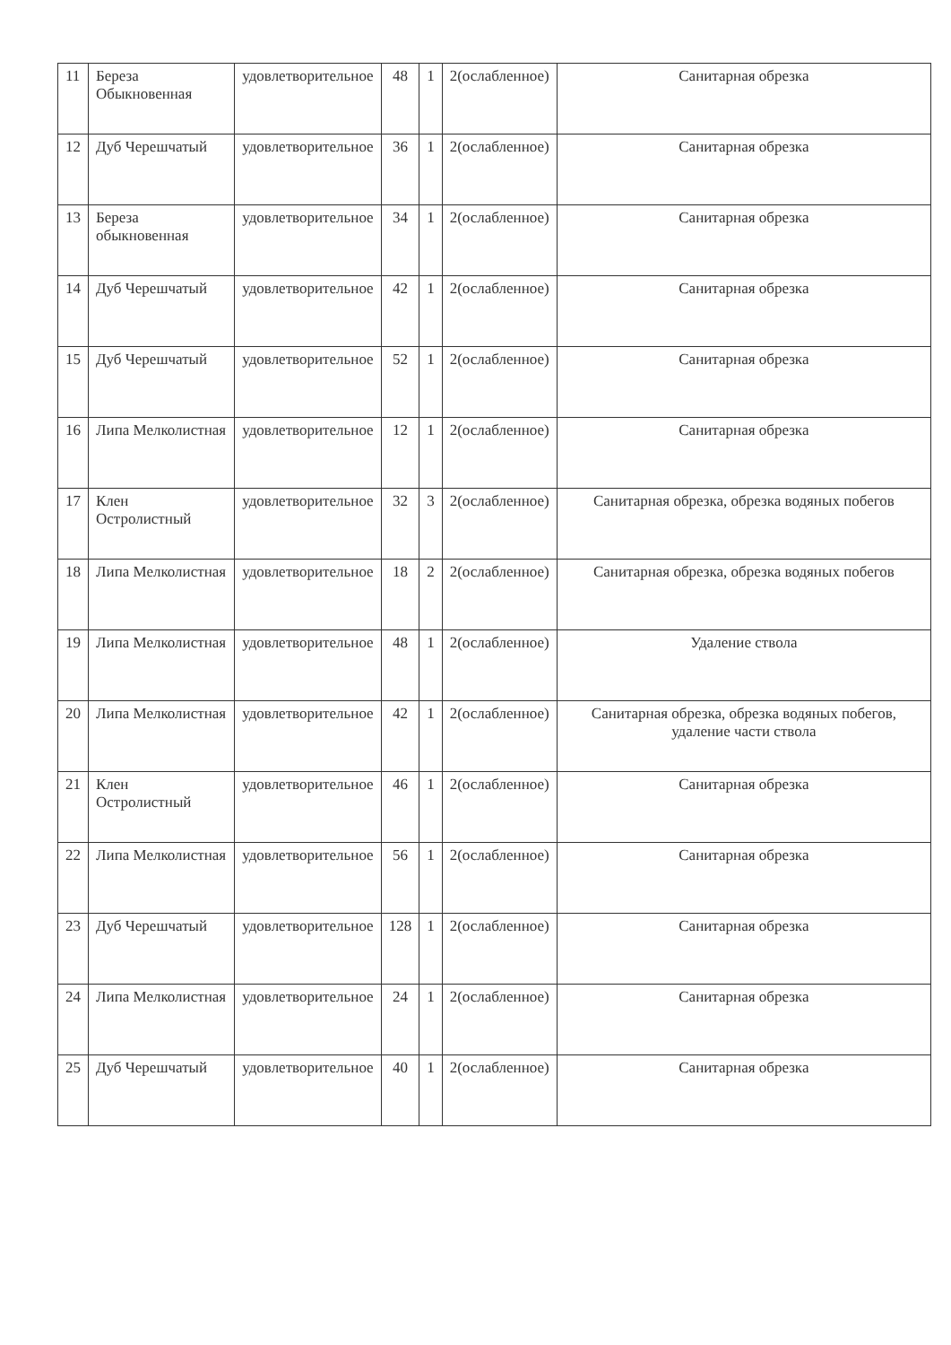| 11 | Береза Обыкновенная | удовлетворительное | 48 | 1 | 2(ослабленное) | Санитарная обрезка |
| 12 | Дуб Черешчатый | удовлетворительное | 36 | 1 | 2(ослабленное) | Санитарная обрезка |
| 13 | Береза обыкновенная | удовлетворительное | 34 | 1 | 2(ослабленное) | Санитарная обрезка |
| 14 | Дуб Черешчатый | удовлетворительное | 42 | 1 | 2(ослабленное) | Санитарная обрезка |
| 15 | Дуб Черешчатый | удовлетворительное | 52 | 1 | 2(ослабленное) | Санитарная обрезка |
| 16 | Липа Мелколистная | удовлетворительное | 12 | 1 | 2(ослабленное) | Санитарная обрезка |
| 17 | Клен Остролистный | удовлетворительное | 32 | 3 | 2(ослабленное) | Санитарная обрезка, обрезка водяных побегов |
| 18 | Липа Мелколистная | удовлетворительное | 18 | 2 | 2(ослабленное) | Санитарная обрезка, обрезка водяных побегов |
| 19 | Липа Мелколистная | удовлетворительное | 48 | 1 | 2(ослабленное) | Удаление ствола |
| 20 | Липа Мелколистная | удовлетворительное | 42 | 1 | 2(ослабленное) | Санитарная обрезка, обрезка водяных побегов, удаление части ствола |
| 21 | Клен Остролистный | удовлетворительное | 46 | 1 | 2(ослабленное) | Санитарная обрезка |
| 22 | Липа Мелколистная | удовлетворительное | 56 | 1 | 2(ослабленное) | Санитарная обрезка |
| 23 | Дуб Черешчатый | удовлетворительное | 128 | 1 | 2(ослабленное) | Санитарная обрезка |
| 24 | Липа Мелколистная | удовлетворительное | 24 | 1 | 2(ослабленное) | Санитарная обрезка |
| 25 | Дуб Черешчатый | удовлетворительное | 40 | 1 | 2(ослабленное) | Санитарная обрезка |